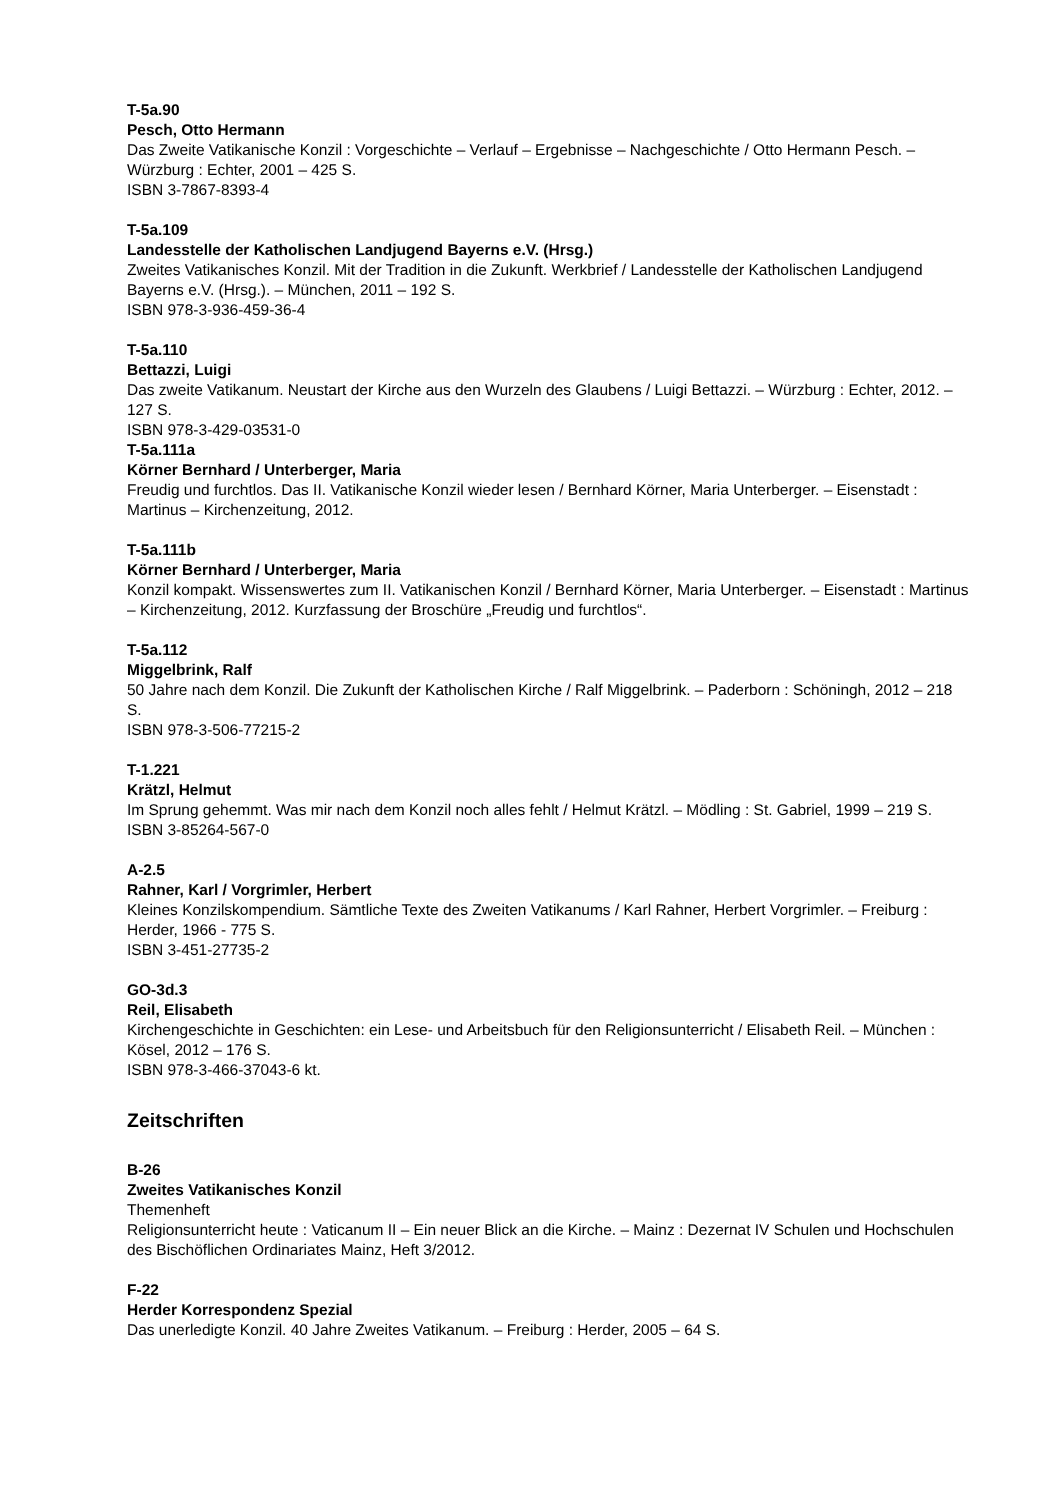T-5a.90
Pesch, Otto Hermann
Das Zweite Vatikanische Konzil : Vorgeschichte – Verlauf – Ergebnisse – Nachgeschichte / Otto Hermann Pesch. – Würzburg : Echter, 2001 – 425 S.
ISBN 3-7867-8393-4
T-5a.109
Landesstelle der Katholischen Landjugend Bayerns e.V. (Hrsg.)
Zweites Vatikanisches Konzil. Mit der Tradition in die Zukunft. Werkbrief / Landesstelle der Katholischen Landjugend Bayerns e.V. (Hrsg.). – München, 2011 – 192 S.
ISBN 978-3-936-459-36-4
T-5a.110
Bettazzi, Luigi
Das zweite Vatikanum. Neustart der Kirche aus den Wurzeln des Glaubens / Luigi Bettazzi. – Würzburg : Echter, 2012. – 127 S.
ISBN 978-3-429-03531-0
T-5a.111a
Körner Bernhard / Unterberger, Maria
Freudig und furchtlos. Das II. Vatikanische Konzil wieder lesen / Bernhard Körner, Maria Unterberger. – Eisenstadt : Martinus – Kirchenzeitung, 2012.
T-5a.111b
Körner Bernhard / Unterberger, Maria
Konzil kompakt. Wissenswertes zum II. Vatikanischen Konzil / Bernhard Körner, Maria Unterberger. – Eisenstadt : Martinus – Kirchenzeitung, 2012. Kurzfassung der Broschüre „Freudig und furchtlos“.
T-5a.112
Miggelbrink, Ralf
50 Jahre nach dem Konzil. Die Zukunft der Katholischen Kirche / Ralf Miggelbrink. – Paderborn : Schöningh, 2012 – 218 S.
ISBN 978-3-506-77215-2
T-1.221
Krätzl, Helmut
Im Sprung gehemmt. Was mir nach dem Konzil noch alles fehlt / Helmut Krätzl. – Mödling : St. Gabriel, 1999 – 219 S.
ISBN 3-85264-567-0
A-2.5
Rahner, Karl / Vorgrimler, Herbert
Kleines Konzilskompendium. Sämtliche Texte des Zweiten Vatikanums / Karl Rahner, Herbert Vorgrimler. – Freiburg : Herder, 1966 - 775 S.
ISBN 3-451-27735-2
GO-3d.3
Reil, Elisabeth
Kirchengeschichte in Geschichten: ein Lese- und Arbeitsbuch für den Religionsunterricht / Elisabeth Reil. – München : Kösel, 2012 – 176 S.
ISBN 978-3-466-37043-6 kt.
Zeitschriften
B-26
Zweites Vatikanisches Konzil
Themenheft
Religionsunterricht heute : Vaticanum II – Ein neuer Blick an die Kirche. – Mainz : Dezernat IV Schulen und Hochschulen des Bischöflichen Ordinariates Mainz, Heft 3/2012.
F-22
Herder Korrespondenz Spezial
Das unerledigte Konzil. 40 Jahre Zweites Vatikanum. – Freiburg : Herder, 2005 – 64 S.